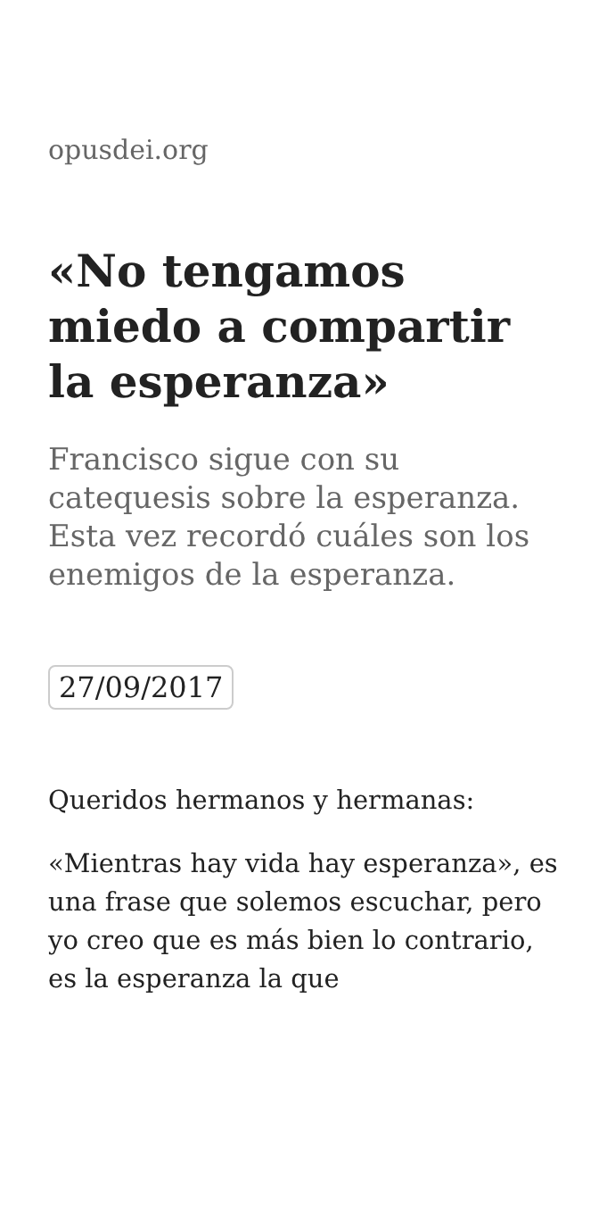opusdei.org
«No tengamos miedo a compartir la esperanza»
Francisco sigue con su catequesis sobre la esperanza. Esta vez recordó cuáles son los enemigos de la esperanza.
27/09/2017
Queridos hermanos y hermanas:
«Mientras hay vida hay esperanza», es una frase que solemos escuchar, pero yo creo que es más bien lo contrario, es la esperanza la que